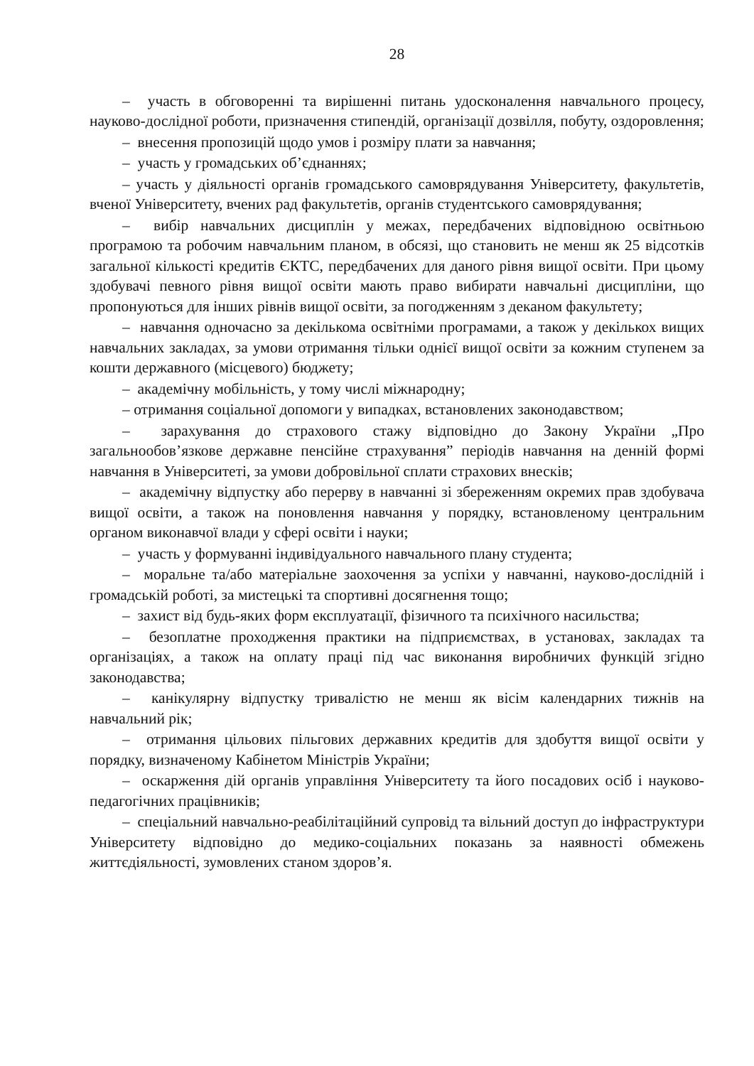28
– участь в обговоренні та вирішенні питань удосконалення навчального процесу, науково-дослідної роботи, призначення стипендій, організації дозвілля, побуту, оздоровлення;
– внесення пропозицій щодо умов і розміру плати за навчання;
– участь у громадських об’єднаннях;
– участь у діяльності органів громадського самоврядування Університету, факультетів, вченої Університету, вчених рад факультетів, органів студентського самоврядування;
– вибір навчальних дисциплін у межах, передбачених відповідною освітньою програмою та робочим навчальним планом, в обсязі, що становить не менш як 25 відсотків загальної кількості кредитів ЄКТС, передбачених для даного рівня вищої освіти. При цьому здобувачі певного рівня вищої освіти мають право вибирати навчальні дисципліни, що пропонуються для інших рівнів вищої освіти, за погодженням з деканом факультету;
– навчання одночасно за декількома освітніми програмами, а також у декількох вищих навчальних закладах, за умови отримання тільки однієї вищої освіти за кожним ступенем за кошти державного (місцевого) бюджету;
– академічну мобільність, у тому числі міжнародну;
– отримання соціальної допомоги у випадках, встановлених законодавством;
– зарахування до страхового стажу відповідно до Закону України „Про загальнообов’язкове державне пенсійне страхування” періодів навчання на денній формі навчання в Університеті, за умови добровільної сплати страхових внесків;
– академічну відпустку або перерву в навчанні зі збереженням окремих прав здобувача вищої освіти, а також на поновлення навчання у порядку, встановленому центральним органом виконавчої влади у сфері освіти і науки;
– участь у формуванні індивідуального навчального плану студента;
– моральне та/або матеріальне заохочення за успіхи у навчанні, науково-дослідній і громадській роботі, за мистецькі та спортивні досягнення тощо;
– захист від будь-яких форм експлуатації, фізичного та психічного насильства;
– безоплатне проходження практики на підприємствах, в установах, закладах та організаціях, а також на оплату праці під час виконання виробничих функцій згідно законодавства;
– канікулярну відпустку тривалістю не менш як вісім календарних тижнів на навчальний рік;
– отримання цільових пільгових державних кредитів для здобуття вищої освіти у порядку, визначеному Кабінетом Міністрів України;
– оскарження дій органів управління Університету та його посадових осіб і науково-педагогічних працівників;
– спеціальний навчально-реабілітаційний супровід та вільний доступ до інфраструктури Університету відповідно до медико-соціальних показань за наявності обмежень життєдіяльності, зумовлених станом здоров’я.